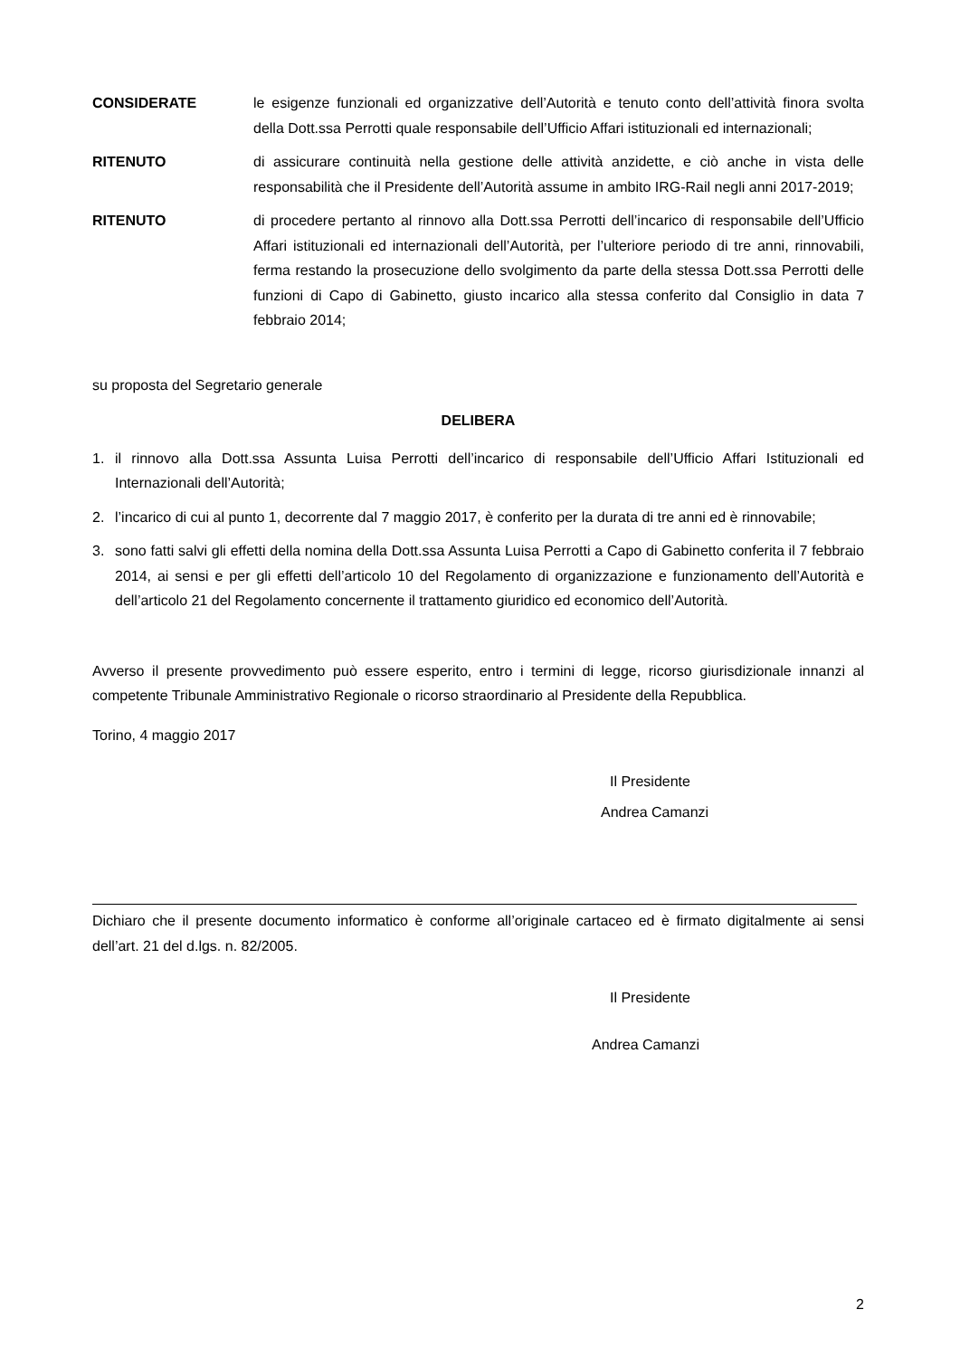CONSIDERATE le esigenze funzionali ed organizzative dell’Autorità e tenuto conto dell’attività finora svolta della Dott.ssa Perrotti quale responsabile dell’Ufficio Affari istituzionali ed internazionali;
RITENUTO di assicurare continuità nella gestione delle attività anzidette, e ciò anche in vista delle responsabilità che il Presidente dell’Autorità assume in ambito IRG-Rail negli anni 2017-2019;
RITENUTO di procedere pertanto al rinnovo alla Dott.ssa Perrotti dell’incarico di responsabile dell’Ufficio Affari istituzionali ed internazionali dell’Autorità, per l’ulteriore periodo di tre anni, rinnovabili, ferma restando la prosecuzione dello svolgimento da parte della stessa Dott.ssa Perrotti delle funzioni di Capo di Gabinetto, giusto incarico alla stessa conferito dal Consiglio in data 7 febbraio 2014;
su proposta del Segretario generale
DELIBERA
1. il rinnovo alla Dott.ssa Assunta Luisa Perrotti dell’incarico di responsabile dell’Ufficio Affari Istituzionali ed Internazionali dell’Autorità;
2. l’incarico di cui al punto 1, decorrente dal 7 maggio 2017, è conferito per la durata di tre anni ed è rinnovabile;
3. sono fatti salvi gli effetti della nomina della Dott.ssa Assunta Luisa Perrotti a Capo di Gabinetto conferita il 7 febbraio 2014, ai sensi e per gli effetti dell’articolo 10 del Regolamento di organizzazione e funzionamento dell’Autorità e dell’articolo 21 del Regolamento concernente il trattamento giuridico ed economico dell’Autorità.
Avverso il presente provvedimento può essere esperito, entro i termini di legge, ricorso giurisdizionale innanzi al competente Tribunale Amministrativo Regionale o ricorso straordinario al Presidente della Repubblica.
Torino, 4 maggio 2017
Il Presidente
Andrea Camanzi
Dichiaro che il presente documento informatico è conforme all’originale cartaceo ed è firmato digitalmente ai sensi dell’art. 21 del d.lgs. n. 82/2005.
Il Presidente
Andrea Camanzi
2